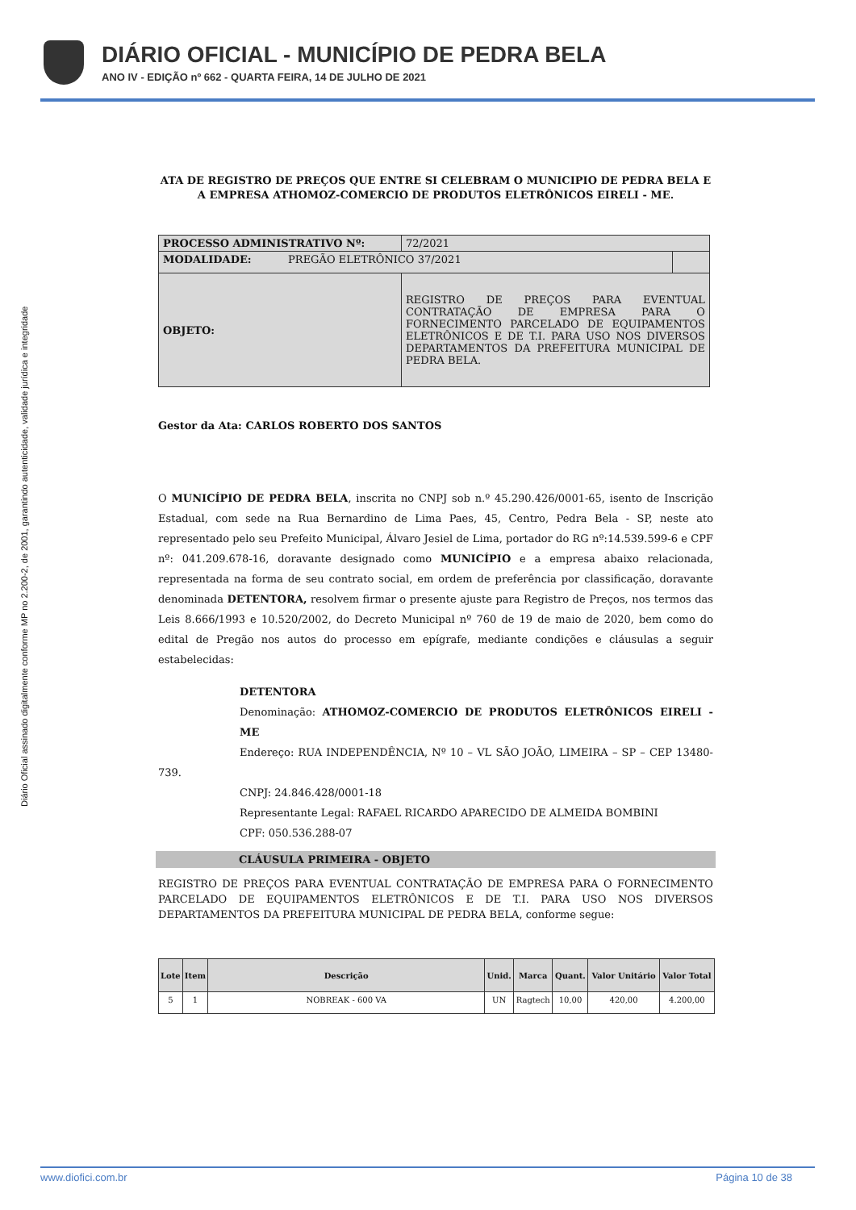DIÁRIO OFICIAL - MUNICÍPIO DE PEDRA BELA
ANO IV - EDIÇÃO nº 662 - QUARTA FEIRA, 14 DE JULHO DE 2021
Diário Oficial assinado digitalmente conforme MP no 2.200-2, de 2001, garantindo autenticidade, validade jurídica e integridade
ATA DE REGISTRO DE PREÇOS QUE ENTRE SI CELEBRAM O MUNICIPIO DE PEDRA BELA E A EMPRESA ATHOMOZ-COMERCIO DE PRODUTOS ELETRÔNICOS EIRELI - ME.
| PROCESSO ADMINISTRATIVO Nº: | 72/2021 | |
| MODALIDADE: PREGÃO ELETRÔNICO 37/2021 | | |
| OBJETO: | REGISTRO DE PREÇOS PARA EVENTUAL CONTRATAÇÃO DE EMPRESA PARA O FORNECIMENTO PARCELADO DE EQUIPAMENTOS ELETRÔNICOS E DE T.I. PARA USO NOS DIVERSOS DEPARTAMENTOS DA PREFEITURA MUNICIPAL DE PEDRA BELA. | |
Gestor da Ata: CARLOS ROBERTO DOS SANTOS
O MUNICÍPIO DE PEDRA BELA, inscrita no CNPJ sob n.º 45.290.426/0001-65, isento de Inscrição Estadual, com sede na Rua Bernardino de Lima Paes, 45, Centro, Pedra Bela - SP, neste ato representado pelo seu Prefeito Municipal, Álvaro Jesiel de Lima, portador do RG nº:14.539.599-6 e CPF nº: 041.209.678-16, doravante designado como MUNICÍPIO e a empresa abaixo relacionada, representada na forma de seu contrato social, em ordem de preferência por classificação, doravante denominada DETENTORA, resolvem firmar o presente ajuste para Registro de Preços, nos termos das Leis 8.666/1993 e 10.520/2002, do Decreto Municipal nº 760 de 19 de maio de 2020, bem como do edital de Pregão nos autos do processo em epígrafe, mediante condições e cláusulas a seguir estabelecidas:
DETENTORA
Denominação: ATHOMOZ-COMERCIO DE PRODUTOS ELETRÔNICOS EIRELI - ME
Endereço: RUA INDEPENDÊNCIA, Nº 10 – VL SÃO JOÃO, LIMEIRA – SP – CEP 13480-739.
CNPJ: 24.846.428/0001-18
Representante Legal: RAFAEL RICARDO APARECIDO DE ALMEIDA BOMBINI
CPF: 050.536.288-07
CLÁUSULA PRIMEIRA - OBJETO
REGISTRO DE PREÇOS PARA EVENTUAL CONTRATAÇÃO DE EMPRESA PARA O FORNECIMENTO PARCELADO DE EQUIPAMENTOS ELETRÔNICOS E DE T.I. PARA USO NOS DIVERSOS DEPARTAMENTOS DA PREFEITURA MUNICIPAL DE PEDRA BELA, conforme segue:
| Lote | Item | Descrição | Unid. | Marca | Quant. | Valor Unitário | Valor Total |
| --- | --- | --- | --- | --- | --- | --- | --- |
| 5 | 1 | NOBREAK - 600 VA | UN | Ragtech | 10,00 | 420,00 | 4.200,00 |
www.diofici.com.br Página 10 de 38